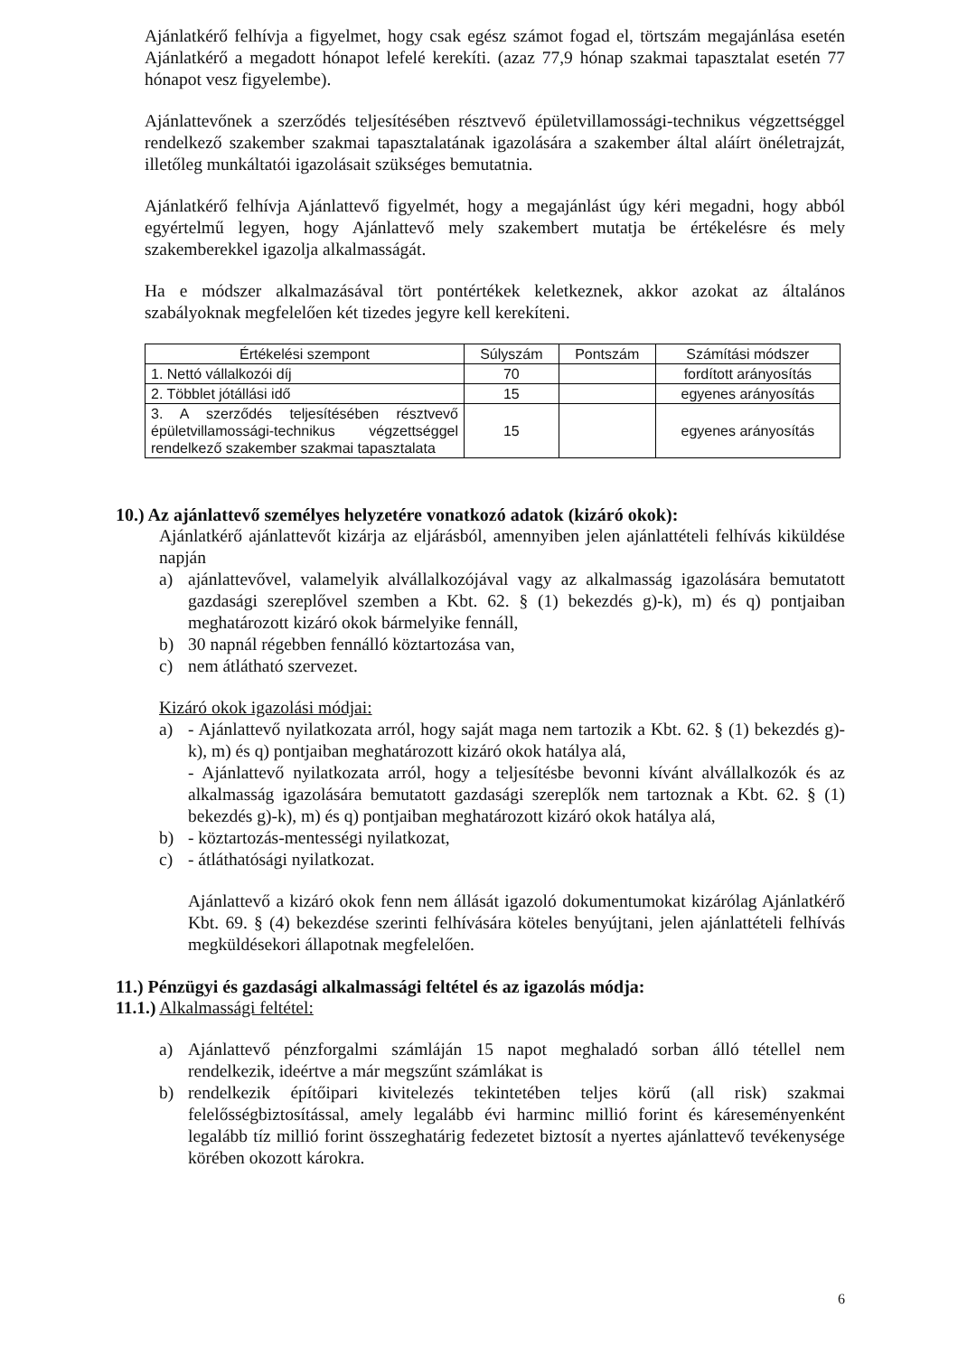Ajánlatkérő felhívja a figyelmet, hogy csak egész számot fogad el, törtszám megajánlása esetén Ajánlatkérő a megadott hónapot lefelé kerekíti. (azaz 77,9 hónap szakmai tapasztalat esetén 77 hónapot vesz figyelembe).
Ajánlattevőnek a szerződés teljesítésében résztvevő épületvillamossági-technikus végzettséggel rendelkező szakember szakmai tapasztalatának igazolására a szakember által aláírt önéletrajzát, illetőleg munkáltatói igazolásait szükséges bemutatnia.
Ajánlatkérő felhívja Ajánlattevő figyelmét, hogy a megajánlást úgy kéri megadni, hogy abból egyértelmű legyen, hogy Ajánlattevő mely szakembert mutatja be értékelésre és mely szakemberekkel igazolja alkalmasságát.
Ha e módszer alkalmazásával tört pontértékek keletkeznek, akkor azokat az általános szabályoknak megfelelően két tizedes jegyre kell kerekíteni.
| Értékelési szempont | Súlyszám | Pontszám | Számítási módszer |
| --- | --- | --- | --- |
| 1. Nettó vállalkozói díj | 70 | | fordított arányosítás |
| 2. Többlet jótállási idő | 15 | | egyenes arányosítás |
| 3. A szerződés teljesítésében résztvevő épületvillamossági-technikus végzettséggel rendelkező szakember szakmai tapasztalata | 15 | | egyenes arányosítás |
10.) Az ajánlattevő személyes helyzetére vonatkozó adatok (kizáró okok):
Ajánlatkérő ajánlattevőt kizárja az eljárásból, amennyiben jelen ajánlattételi felhívás kiküldése napján
a) ajánlattevővel, valamelyik alvállalkozójával vagy az alkalmasság igazolására bemutatott gazdasági szereplővel szemben a Kbt. 62. § (1) bekezdés g)-k), m) és q) pontjaiban meghatározott kizáró okok bármelyike fennáll,
b) 30 napnál régebben fennálló köztartozása van,
c) nem átlátható szervezet.
Kizáró okok igazolási módjai:
a) - Ajánlattevő nyilatkozata arról, hogy saját maga nem tartozik a Kbt. 62. § (1) bekezdés g)-k), m) és q) pontjaiban meghatározott kizáró okok hatálya alá,
- Ajánlattevő nyilatkozata arról, hogy a teljesítésbe bevonni kívánt alvállalkozók és az alkalmasság igazolására bemutatott gazdasági szereplők nem tartoznak a Kbt. 62. § (1) bekezdés g)-k), m) és q) pontjaiban meghatározott kizáró okok hatálya alá,
b) - köztartozás-mentességi nyilatkozat,
c) - átláthatósági nyilatkozat.
Ajánlattevő a kizáró okok fenn nem állását igazoló dokumentumokat kizárólag Ajánlatkérő Kbt. 69. § (4) bekezdése szerinti felhívására köteles benyújtani, jelen ajánlattételi felhívás megküldésekori állapotnak megfelelően.
11.) Pénzügyi és gazdasági alkalmassági feltétel és az igazolás módja:
11.1.) Alkalmassági feltétel:
a) Ajánlattevő pénzforgalmi számláján 15 napot meghaladó sorban álló tétellel nem rendelkezik, ideértve a már megszűnt számlákat is
b) rendelkezik építőipari kivitelezés tekintetében teljes körű (all risk) szakmai felelősségbiztosítással, amely legalább évi harminc millió forint és káreseményenként legalább tíz millió forint összeghatárig fedezetet biztosít a nyertes ajánlattevő tevékenysége körében okozott károkra.
6